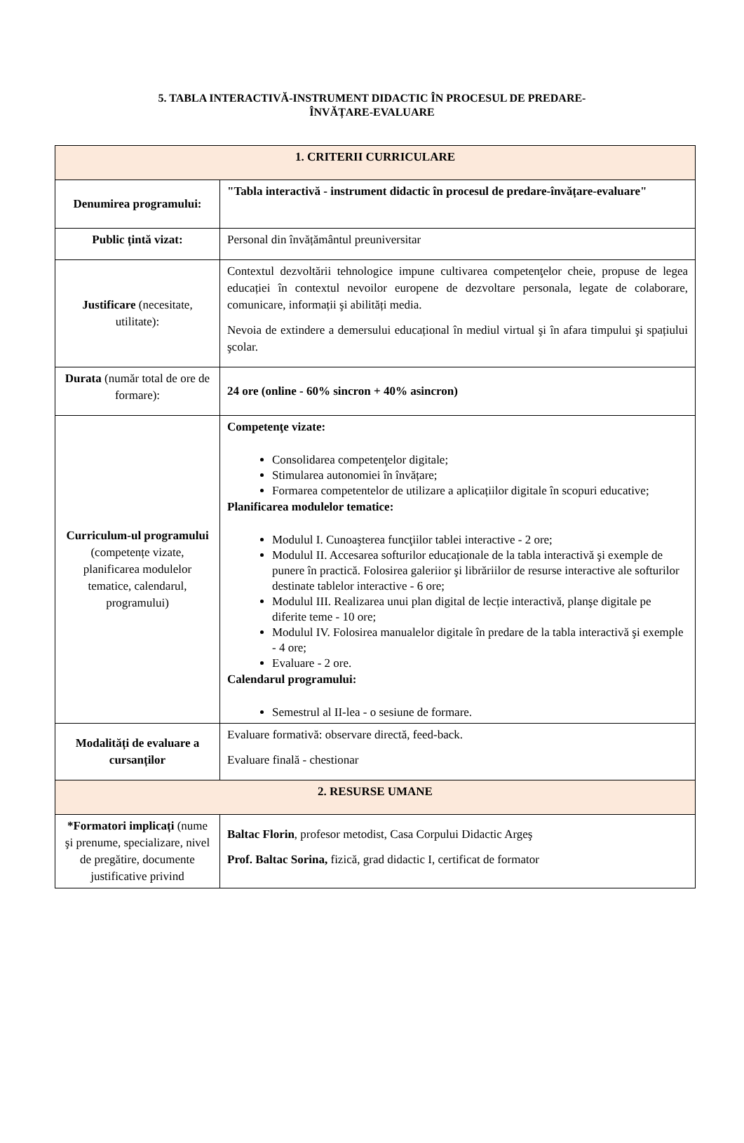5. TABLA INTERACTIVĂ-INSTRUMENT DIDACTIC ÎN PROCESUL DE PREDARE-
ÎNVĂȚARE-EVALUARE
| 1. CRITERII CURRICULARE | |
| Denumirea programului: | "Tabla interactivă - instrument didactic în procesul de predare-învățare-evaluare" |
| Public țintă vizat: | Personal din învățământul preuniversitar |
| Justificare (necesitate, utilitate): | Contextul dezvoltării tehnologice impune cultivarea competenţelor cheie, propuse de legea educației în contextul nevoilor europene de dezvoltare personala, legate de colaborare, comunicare, informații şi abilități media. Nevoia de extindere a demersului educațional în mediul virtual şi în afara timpului şi spațiului şcolar. |
| Durata (număr total de ore de formare): | 24 ore (online - 60% sincron + 40% asincron) |
| Curriculum-ul programului (competențe vizate, planificarea modulelor tematice, calendarul, programului) | Competenţe vizate: Consolidarea competenţelor digitale; Stimularea autonomiei în învățare; Formarea competentelor de utilizare a aplicațiilor digitale în scopuri educative; Planificarea modulelor tematice: Modulul I. Cunoaşterea funcţiilor tablei interactive - 2 ore; Modulul II. Accesarea softurilor educaționale de la tabla interactivă şi exemple de punere în practică. Folosirea galeriior şi librăriilor de resurse interactive ale softurilor destinate tablelor interactive - 6 ore; Modulul III. Realizarea unui plan digital de lecție interactivă, planşe digitale pe diferite teme - 10 ore; Modulul IV. Folosirea manualelor digitale în predare de la tabla interactivă şi exemple - 4 ore; Evaluare - 2 ore. Calendarul programului: Semestrul al II-lea - o sesiune de formare. |
| Modalități de evaluare a cursanților | Evaluare formativă: observare directă, feed-back. Evaluare finală - chestionar |
| 2. RESURSE UMANE | |
| *Formatori implicați (nume şi prenume, specializare, nivel de pregătire, documente justificative privind | Baltac Florin , profesor metodist, Casa Corpului Didactic Argeş Prof. Baltac Sorina, fizică, grad didactic I, certificat de formator |